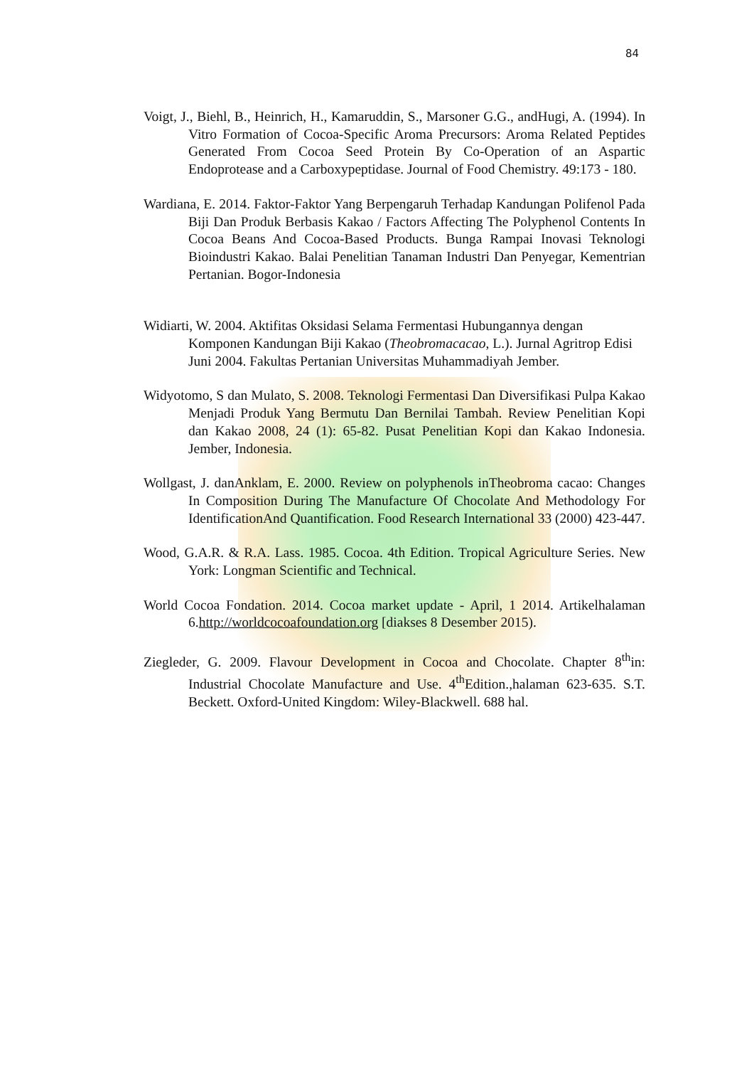84
Voigt, J., Biehl, B., Heinrich, H., Kamaruddin, S., Marsoner G.G., andHugi, A. (1994). In Vitro Formation of Cocoa-Specific Aroma Precursors: Aroma Related Peptides Generated From Cocoa Seed Protein By Co-Operation of an Aspartic Endoprotease and a Carboxypeptidase. Journal of Food Chemistry. 49:173 - 180.
Wardiana, E. 2014. Faktor-Faktor Yang Berpengaruh Terhadap Kandungan Polifenol Pada Biji Dan Produk Berbasis Kakao / Factors Affecting The Polyphenol Contents In Cocoa Beans And Cocoa-Based Products. Bunga Rampai Inovasi Teknologi Bioindustri Kakao. Balai Penelitian Tanaman Industri Dan Penyegar, Kementrian Pertanian. Bogor-Indonesia
Widiarti, W. 2004. Aktifitas Oksidasi Selama Fermentasi Hubungannya dengan Komponen Kandungan Biji Kakao (Theobromacacao, L.). Jurnal Agritrop Edisi Juni 2004. Fakultas Pertanian Universitas Muhammadiyah Jember.
Widyotomo, S dan Mulato, S. 2008. Teknologi Fermentasi Dan Diversifikasi Pulpa Kakao Menjadi Produk Yang Bermutu Dan Bernilai Tambah. Review Penelitian Kopi dan Kakao 2008, 24 (1): 65-82. Pusat Penelitian Kopi dan Kakao Indonesia. Jember, Indonesia.
Wollgast, J. danAnklam, E. 2000. Review on polyphenols inTheobroma cacao: Changes In Composition During The Manufacture Of Chocolate And Methodology For IdentificationAnd Quantification. Food Research International 33 (2000) 423-447.
Wood, G.A.R. & R.A. Lass. 1985. Cocoa. 4th Edition. Tropical Agriculture Series. New York: Longman Scientific and Technical.
World Cocoa Fondation. 2014. Cocoa market update - April, 1 2014. Artikelhalaman 6.http://worldcocoafoundation.org [diakses 8 Desember 2015).
Ziegleder, G. 2009. Flavour Development in Cocoa and Chocolate. Chapter 8<sup>th</sup>in: Industrial Chocolate Manufacture and Use. 4<sup>th</sup>Edition.,halaman 623-635. S.T. Beckett. Oxford-United Kingdom: Wiley-Blackwell. 688 hal.